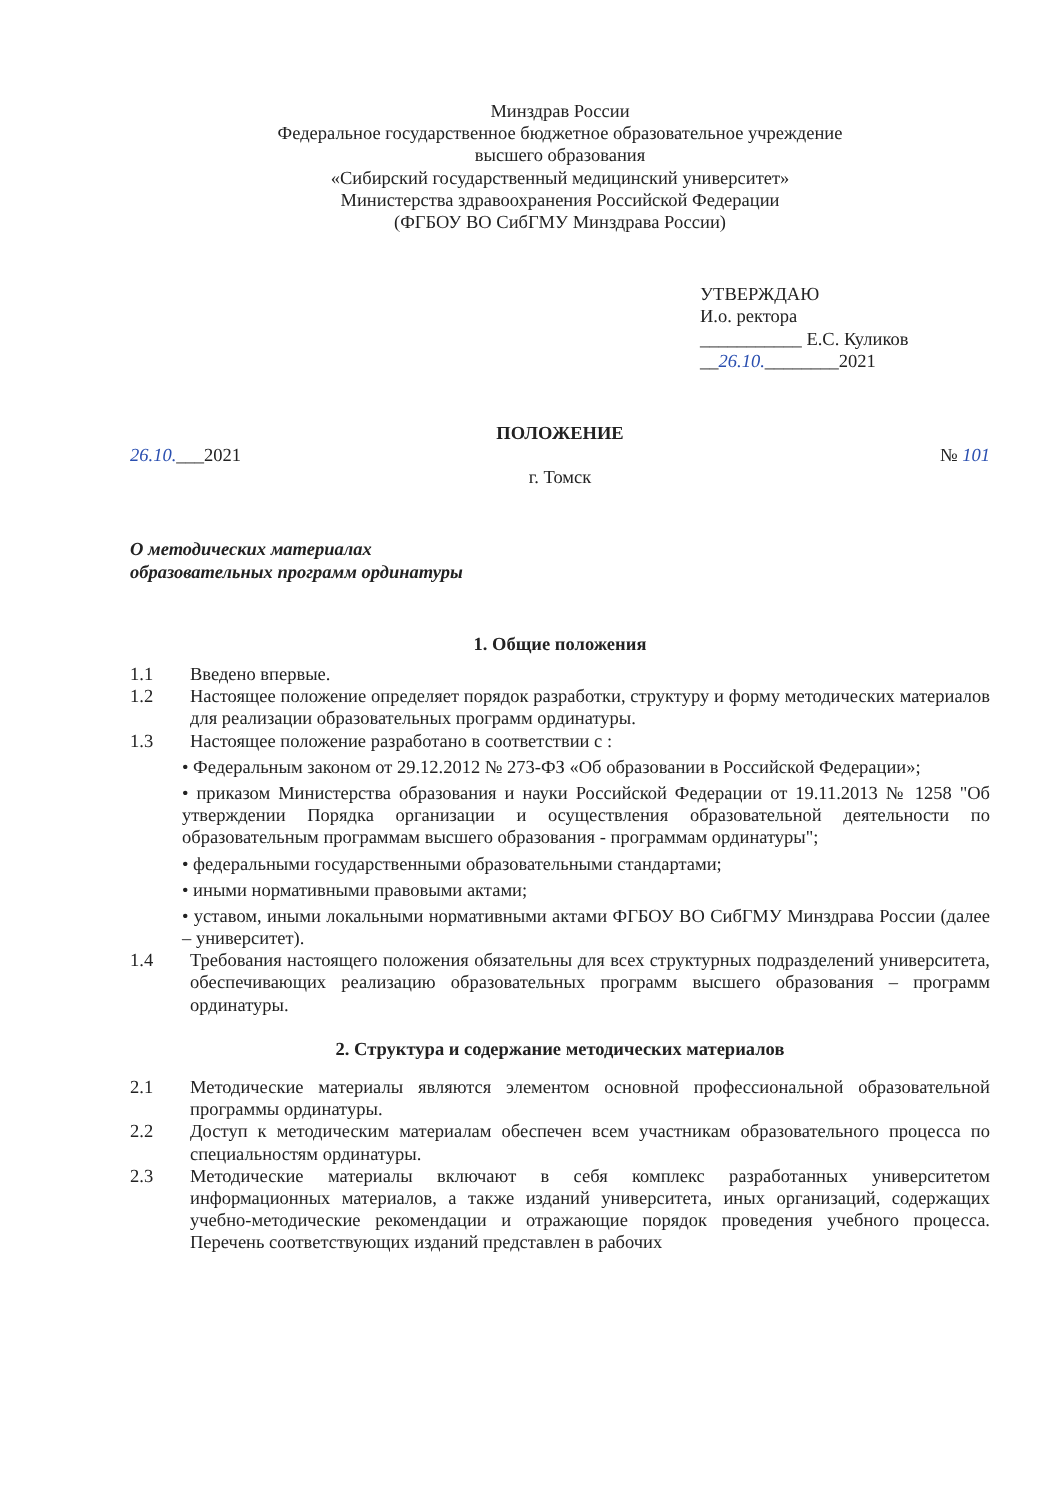Минздрав России
Федеральное государственное бюджетное образовательное учреждение
высшего образования
«Сибирский государственный медицинский университет»
Министерства здравоохранения Российской Федерации
(ФГБОУ ВО СибГМУ Минздрава России)
УТВЕРЖДАЮ
И.о. ректора
___________ Е.С. Куликов
__26.10.________2021
ПОЛОЖЕНИЕ
26.10.___2021 № 101
г. Томск
О методических материалах
образовательных программ ординатуры
1. Общие положения
1.1 Введено впервые.
1.2 Настоящее положение определяет порядок разработки, структуру и форму методических материалов для реализации образовательных программ ординатуры.
1.3 Настоящее положение разработано в соответствии с :
• Федеральным законом от 29.12.2012 № 273-ФЗ «Об образовании в Российской Федерации»;
• приказом Министерства образования и науки Российской Федерации от 19.11.2013 № 1258 "Об утверждении Порядка организации и осуществления образовательной деятельности по образовательным программам высшего образования - программам ординатуры";
• федеральными государственными образовательными стандартами;
• иными нормативными правовыми актами;
• уставом, иными локальными нормативными актами ФГБОУ ВО СибГМУ Минздрава России (далее – университет).
1.4 Требования настоящего положения обязательны для всех структурных подразделений университета, обеспечивающих реализацию образовательных программ высшего образования – программ ординатуры.
2. Структура и содержание методических материалов
2.1 Методические материалы являются элементом основной профессиональной образовательной программы ординатуры.
2.2 Доступ к методическим материалам обеспечен всем участникам образовательного процесса по специальностям ординатуры.
2.3 Методические материалы включают в себя комплекс разработанных университетом информационных материалов, а также изданий университета, иных организаций, содержащих учебно-методические рекомендации и отражающие порядок проведения учебного процесса. Перечень соответствующих изданий представлен в рабочих